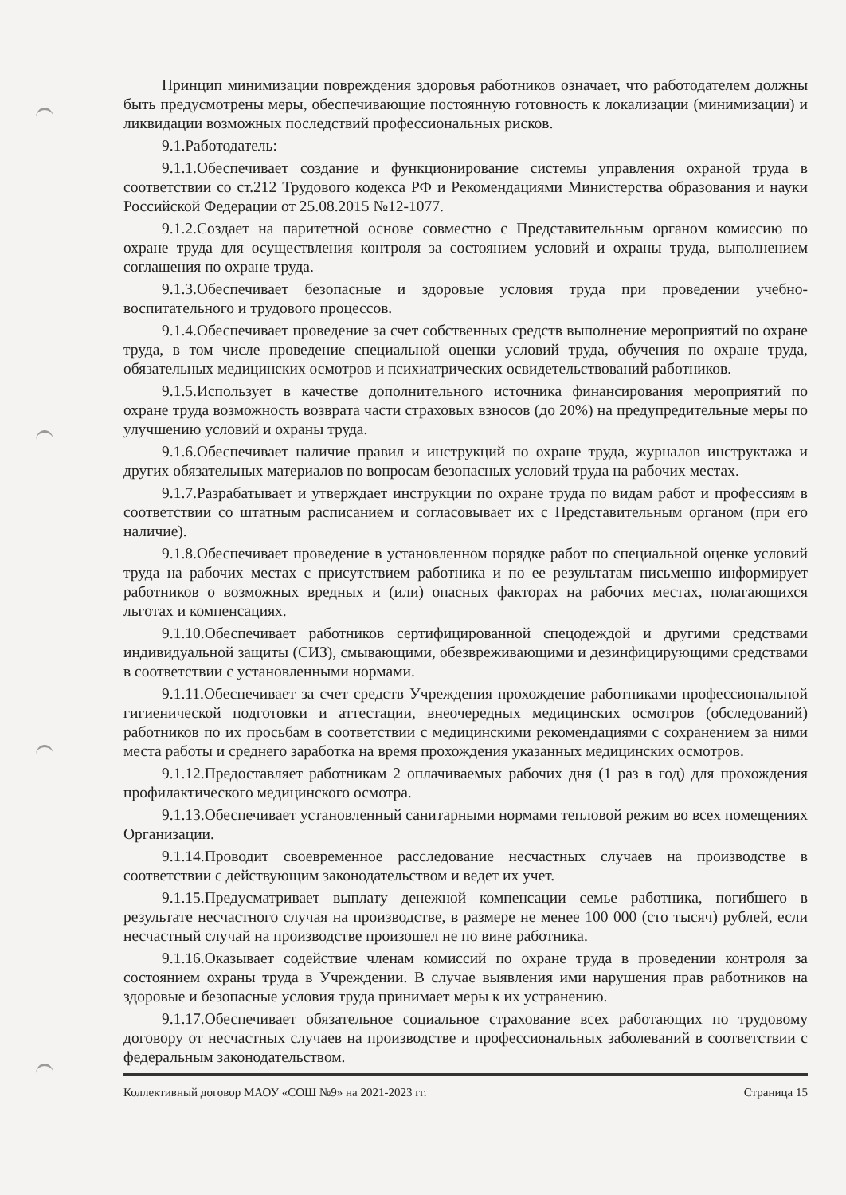Принцип минимизации повреждения здоровья работников означает, что работодателем должны быть предусмотрены меры, обеспечивающие постоянную готовность к локализации (минимизации) и ликвидации возможных последствий профессиональных рисков.
9.1.Работодатель:
9.1.1.Обеспечивает создание и функционирование системы управления охраной труда в соответствии со ст.212 Трудового кодекса РФ и Рекомендациями Министерства образования и науки Российской Федерации от 25.08.2015 №12-1077.
9.1.2.Создает на паритетной основе совместно с Представительным органом комиссию по охране труда для осуществления контроля за состоянием условий и охраны труда, выполнением соглашения по охране труда.
9.1.3.Обеспечивает безопасные и здоровые условия труда при проведении учебно-воспитательного и трудового процессов.
9.1.4.Обеспечивает проведение за счет собственных средств выполнение мероприятий по охране труда, в том числе проведение специальной оценки условий труда, обучения по охране труда, обязательных медицинских осмотров и психиатрических освидетельствований работников.
9.1.5.Использует в качестве дополнительного источника финансирования мероприятий по охране труда возможность возврата части страховых взносов (до 20%) на предупредительные меры по улучшению условий и охраны труда.
9.1.6.Обеспечивает наличие правил и инструкций по охране труда, журналов инструктажа и других обязательных материалов по вопросам безопасных условий труда на рабочих местах.
9.1.7.Разрабатывает и утверждает инструкции по охране труда по видам работ и профессиям в соответствии со штатным расписанием и согласовывает их с Представительным органом (при его наличие).
9.1.8.Обеспечивает проведение в установленном порядке работ по специальной оценке условий труда на рабочих местах с присутствием работника и по ее результатам письменно информирует работников о возможных вредных и (или) опасных факторах на рабочих местах, полагающихся льготах и компенсациях.
9.1.10.Обеспечивает работников сертифицированной спецодеждой и другими средствами индивидуальной защиты (СИЗ), смывающими, обезвреживающими и дезинфицирующими средствами в соответствии с установленными нормами.
9.1.11.Обеспечивает за счет средств Учреждения прохождение работниками профессиональной гигиенической подготовки и аттестации, внеочередных медицинских осмотров (обследований) работников по их просьбам в соответствии с медицинскими рекомендациями с сохранением за ними места работы и среднего заработка на время прохождения указанных медицинских осмотров.
9.1.12.Предоставляет работникам 2 оплачиваемых рабочих дня (1 раз в год) для прохождения профилактического медицинского осмотра.
9.1.13.Обеспечивает установленный санитарными нормами тепловой режим во всех помещениях Организации.
9.1.14.Проводит своевременное расследование несчастных случаев на производстве в соответствии с действующим законодательством и ведет их учет.
9.1.15.Предусматривает выплату денежной компенсации семье работника, погибшего в результате несчастного случая на производстве, в размере не менее 100 000 (сто тысяч) рублей, если несчастный случай на производстве произошел не по вине работника.
9.1.16.Оказывает содействие членам комиссий по охране труда в проведении контроля за состоянием охраны труда в Учреждении. В случае выявления ими нарушения прав работников на здоровые и безопасные условия труда принимает меры к их устранению.
9.1.17.Обеспечивает обязательное социальное страхование всех работающих по трудовому договору от несчастных случаев на производстве и профессиональных заболеваний в соответствии с федеральным законодательством.
Коллективный договор МАОУ «СОШ №9» на 2021-2023 гг. Страница 15